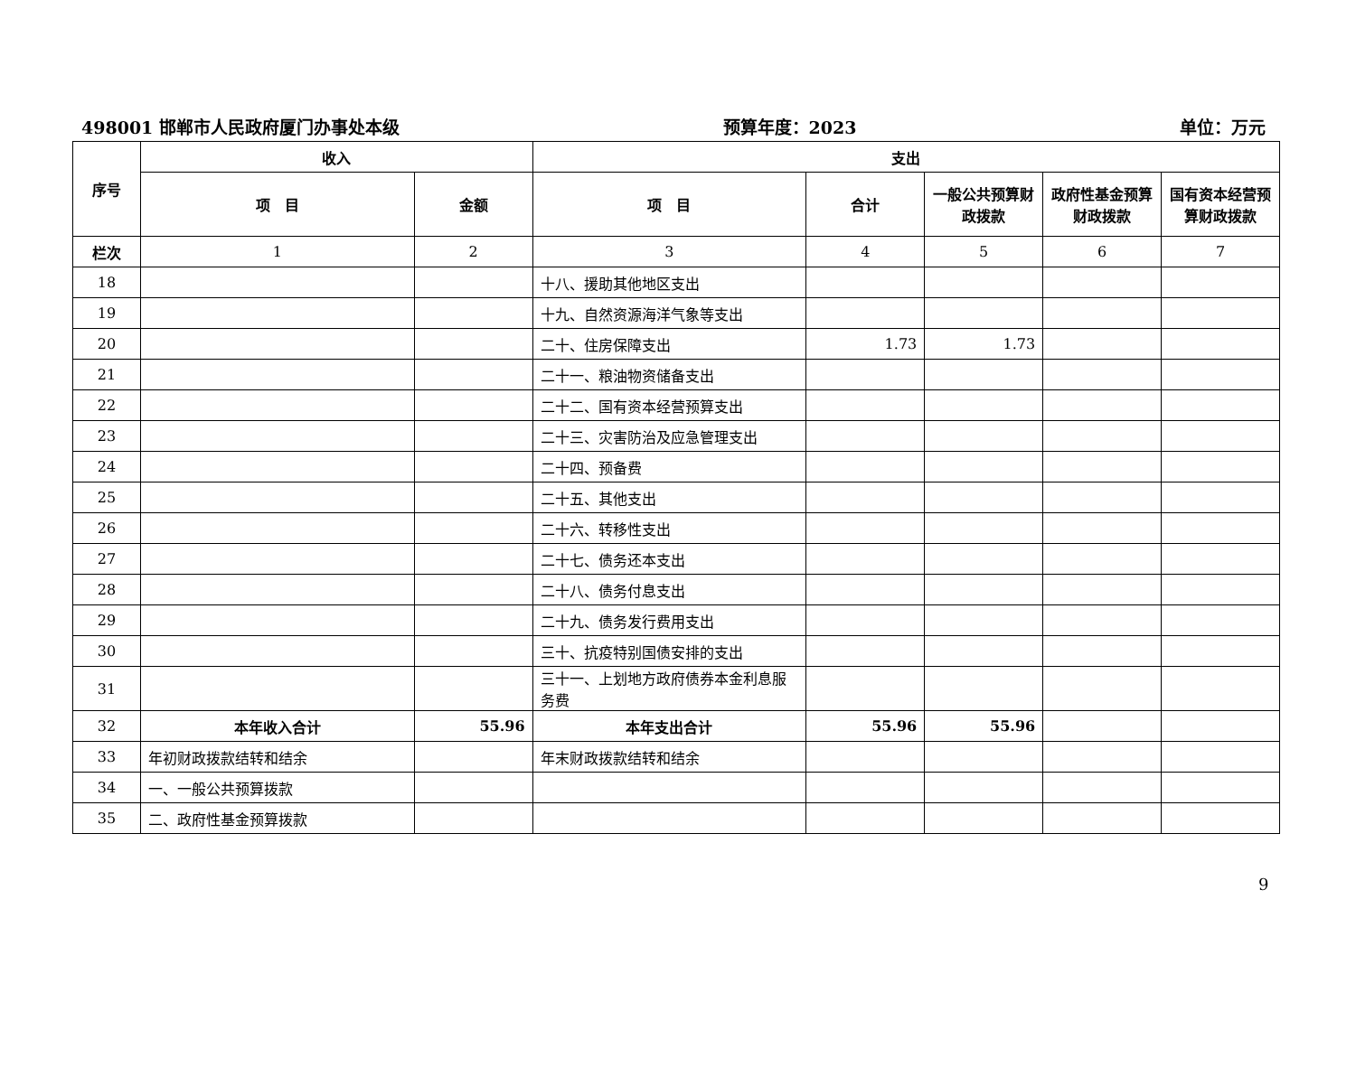498001 邯郸市人民政府厦门办事处本级 预算年度：2023 单位：万元
| 序号 | 收入 | | 支出 | | | | |
| --- | --- | --- | --- | --- | --- | --- | --- |
| | 项 目 | 金额 | 项 目 | 合计 | 一般公共预算财政拨款 | 政府性基金预算财政拨款 | 国有资本经营预算财政拨款 |
| 栏次 | 1 | 2 | 3 | 4 | 5 | 6 | 7 |
| 18 | | | 十八、援助其他地区支出 | | | | |
| 19 | | | 十九、自然资源海洋气象等支出 | | | | |
| 20 | | | 二十、住房保障支出 | 1.73 | 1.73 | | |
| 21 | | | 二十一、粮油物资储备支出 | | | | |
| 22 | | | 二十二、国有资本经营预算支出 | | | | |
| 23 | | | 二十三、灾害防治及应急管理支出 | | | | |
| 24 | | | 二十四、预备费 | | | | |
| 25 | | | 二十五、其他支出 | | | | |
| 26 | | | 二十六、转移性支出 | | | | |
| 27 | | | 二十七、债务还本支出 | | | | |
| 28 | | | 二十八、债务付息支出 | | | | |
| 29 | | | 二十九、债务发行费用支出 | | | | |
| 30 | | | 三十、抗疫特别国债安排的支出 | | | | |
| 31 | | | 三十一、上划地方政府债券本金利息服务费 | | | | |
| 32 | 本年收入合计 | 55.96 | 本年支出合计 | 55.96 | 55.96 | | |
| 33 | 年初财政拨款结转和结余 | | 年末财政拨款结转和结余 | | | | |
| 34 | 一、一般公共预算拨款 | | | | | | |
| 35 | 二、政府性基金预算拨款 | | | | | | |
9